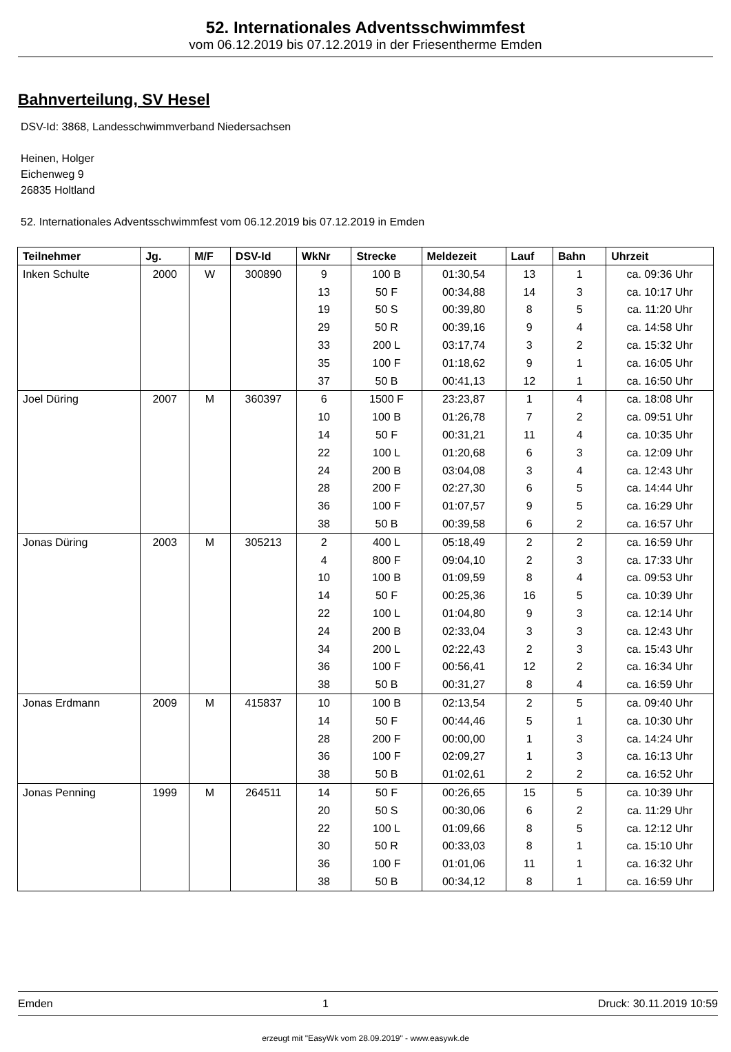52. Internationales Adventsschwimmfest
vom 06.12.2019 bis 07.12.2019 in der Friesentherme Emden
Bahnverteilung, SV Hesel
DSV-Id: 3868, Landesschwimmverband Niedersachsen
Heinen, Holger
Eichenweg 9
26835 Holtland
52. Internationales Adventsschwimmfest vom 06.12.2019 bis 07.12.2019 in Emden
| Teilnehmer | Jg. | M/F | DSV-Id | WkNr | Strecke | Meldezeit | Lauf | Bahn | Uhrzeit |
| --- | --- | --- | --- | --- | --- | --- | --- | --- | --- |
| Inken Schulte | 2000 | W | 300890 | 9 | 100 B | 01:30,54 | 13 | 1 | ca. 09:36 Uhr |
| | | | | 13 | 50 F | 00:34,88 | 14 | 3 | ca. 10:17 Uhr |
| | | | | 19 | 50 S | 00:39,80 | 8 | 5 | ca. 11:20 Uhr |
| | | | | 29 | 50 R | 00:39,16 | 9 | 4 | ca. 14:58 Uhr |
| | | | | 33 | 200 L | 03:17,74 | 3 | 2 | ca. 15:32 Uhr |
| | | | | 35 | 100 F | 01:18,62 | 9 | 1 | ca. 16:05 Uhr |
| | | | | 37 | 50 B | 00:41,13 | 12 | 1 | ca. 16:50 Uhr |
| Joel Düring | 2007 | M | 360397 | 6 | 1500 F | 23:23,87 | 1 | 4 | ca. 18:08 Uhr |
| | | | | 10 | 100 B | 01:26,78 | 7 | 2 | ca. 09:51 Uhr |
| | | | | 14 | 50 F | 00:31,21 | 11 | 4 | ca. 10:35 Uhr |
| | | | | 22 | 100 L | 01:20,68 | 6 | 3 | ca. 12:09 Uhr |
| | | | | 24 | 200 B | 03:04,08 | 3 | 4 | ca. 12:43 Uhr |
| | | | | 28 | 200 F | 02:27,30 | 6 | 5 | ca. 14:44 Uhr |
| | | | | 36 | 100 F | 01:07,57 | 9 | 5 | ca. 16:29 Uhr |
| | | | | 38 | 50 B | 00:39,58 | 6 | 2 | ca. 16:57 Uhr |
| Jonas Düring | 2003 | M | 305213 | 2 | 400 L | 05:18,49 | 2 | 2 | ca. 16:59 Uhr |
| | | | | 4 | 800 F | 09:04,10 | 2 | 3 | ca. 17:33 Uhr |
| | | | | 10 | 100 B | 01:09,59 | 8 | 4 | ca. 09:53 Uhr |
| | | | | 14 | 50 F | 00:25,36 | 16 | 5 | ca. 10:39 Uhr |
| | | | | 22 | 100 L | 01:04,80 | 9 | 3 | ca. 12:14 Uhr |
| | | | | 24 | 200 B | 02:33,04 | 3 | 3 | ca. 12:43 Uhr |
| | | | | 34 | 200 L | 02:22,43 | 2 | 3 | ca. 15:43 Uhr |
| | | | | 36 | 100 F | 00:56,41 | 12 | 2 | ca. 16:34 Uhr |
| | | | | 38 | 50 B | 00:31,27 | 8 | 4 | ca. 16:59 Uhr |
| Jonas Erdmann | 2009 | M | 415837 | 10 | 100 B | 02:13,54 | 2 | 5 | ca. 09:40 Uhr |
| | | | | 14 | 50 F | 00:44,46 | 5 | 1 | ca. 10:30 Uhr |
| | | | | 28 | 200 F | 00:00,00 | 1 | 3 | ca. 14:24 Uhr |
| | | | | 36 | 100 F | 02:09,27 | 1 | 3 | ca. 16:13 Uhr |
| | | | | 38 | 50 B | 01:02,61 | 2 | 2 | ca. 16:52 Uhr |
| Jonas Penning | 1999 | M | 264511 | 14 | 50 F | 00:26,65 | 15 | 5 | ca. 10:39 Uhr |
| | | | | 20 | 50 S | 00:30,06 | 6 | 2 | ca. 11:29 Uhr |
| | | | | 22 | 100 L | 01:09,66 | 8 | 5 | ca. 12:12 Uhr |
| | | | | 30 | 50 R | 00:33,03 | 8 | 1 | ca. 15:10 Uhr |
| | | | | 36 | 100 F | 01:01,06 | 11 | 1 | ca. 16:32 Uhr |
| | | | | 38 | 50 B | 00:34,12 | 8 | 1 | ca. 16:59 Uhr |
Emden 1 Druck: 30.11.2019 10:59
erzeugt mit "EasyWk vom 28.09.2019" - www.easywk.de